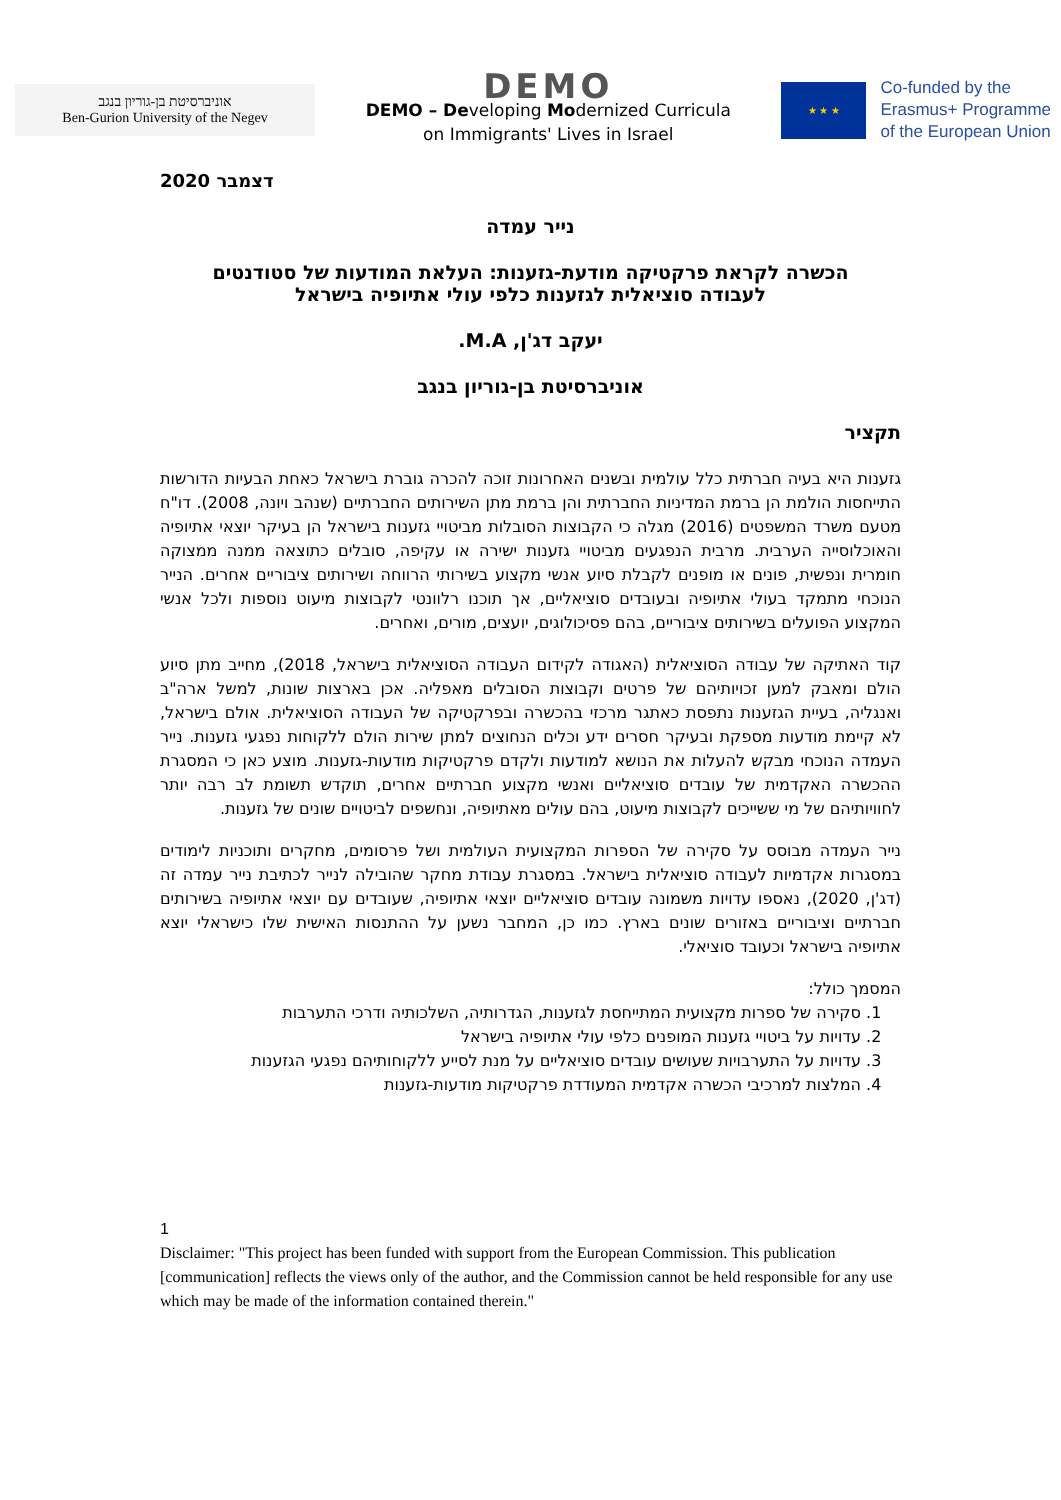אוניברסיטת בן-גוריון בנגב
Ben-Gurion University of the Negev
DEMO
DEMO – Developing Modernized Curricula
on Immigrants' Lives in Israel
★ ★ ★
Co-funded by the
Erasmus+ Programme
of the European Union
דצמבר 2020
נייר עמדה
הכשרה לקראת פרקטיקה מודעת-גזענות: העלאת המודעות של סטודנטים
לעבודה סוציאלית לגזענות כלפי עולי אתיופיה בישראל
יעקב דג'ן, M.A.
אוניברסיטת בן-גוריון בנגב
תקציר
גזענות היא בעיה חברתית כלל עולמית ובשנים האחרונות זוכה להכרה גוברת בישראל כאחת הבעיות הדורשות התייחסות הולמת הן ברמת המדיניות החברתית והן ברמת מתן השירותים החברתיים (שנהב ויונה, 2008). דו"ח מטעם משרד המשפטים (2016) מגלה כי הקבוצות הסובלות מביטויי גזענות בישראל הן בעיקר יוצאי אתיופיה והאוכלוסייה הערבית. מרבית הנפגעים מביטויי גזענות ישירה או עקיפה, סובלים כתוצאה ממנה ממצוקה חומרית ונפשית, פונים או מופנים לקבלת סיוע אנשי מקצוע בשירותי הרווחה ושירותים ציבוריים אחרים. הנייר הנוכחי מתמקד בעולי אתיופיה ובעובדים סוציאליים, אך תוכנו רלוונטי לקבוצות מיעוט נוספות ולכל אנשי המקצוע הפועלים בשירותים ציבוריים, בהם פסיכולוגים, יועצים, מורים, ואחרים.
קוד האתיקה של עבודה הסוציאלית (האגודה לקידום העבודה הסוציאלית בישראל, 2018), מחייב מתן סיוע הולם ומאבק למען זכויותיהם של פרטים וקבוצות הסובלים מאפליה. אכן בארצות שונות, למשל ארה"ב ואנגליה, בעיית הגזענות נתפסת כאתגר מרכזי בהכשרה ובפרקטיקה של העבודה הסוציאלית. אולם בישראל, לא קיימת מודעות מספקת ובעיקר חסרים ידע וכלים הנחוצים למתן שירות הולם ללקוחות נפגעי גזענות. נייר העמדה הנוכחי מבקש להעלות את הנושא למודעות ולקדם פרקטיקות מודעות-גזענות. מוצע כאן כי המסגרת ההכשרה האקדמית של עובדים סוציאליים ואנשי מקצוע חברתיים אחרים, תוקדש תשומת לב רבה יותר לחוויותיהם של מי ששייכים לקבוצות מיעוט, בהם עולים מאתיופיה, ונחשפים לביטויים שונים של גזענות.
נייר העמדה מבוסס על סקירה של הספרות המקצועית העולמית ושל פרסומים, מחקרים ותוכניות לימודים במסגרות אקדמיות לעבודה סוציאלית בישראל. במסגרת עבודת מחקר שהובילה לנייר לכתיבת נייר עמדה זה (דג'ן, 2020), נאספו עדויות משמונה עובדים סוציאליים יוצאי אתיופיה, שעובדים עם יוצאי אתיופיה בשירותים חברתיים וציבוריים באזורים שונים בארץ. כמו כן, המחבר נשען על ההתנסות האישית שלו כישראלי יוצא אתיופיה בישראל וכעובד סוציאלי.
המסמך כולל:
1. סקירה של ספרות מקצועית המתייחסת לגזענות, הגדרותיה, השלכותיה ודרכי התערבות
2. עדויות על ביטויי גזענות המופנים כלפי עולי אתיופיה בישראל
3. עדויות על התערבויות שעושים עובדים סוציאליים על מנת לסייע ללקוחותיהם נפגעי הגזענות
4. המלצות למרכיבי הכשרה אקדמית המעודדת פרקטיקות מודעות-גזענות
1
Disclaimer: "This project has been funded with support from the European Commission. This publication [communication] reflects the views only of the author, and the Commission cannot be held responsible for any use which may be made of the information contained therein."